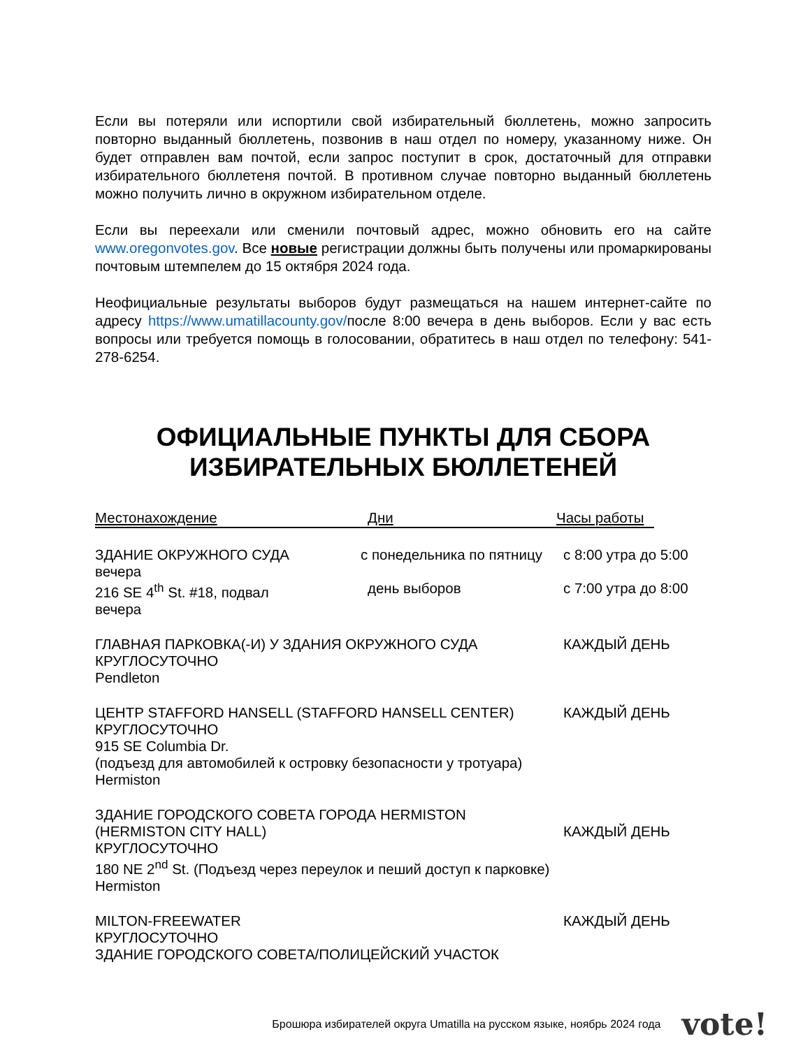Если вы потеряли или испортили свой избирательный бюллетень, можно запросить повторно выданный бюллетень, позвонив в наш отдел по номеру, указанному ниже. Он будет отправлен вам почтой, если запрос поступит в срок, достаточный для отправки избирательного бюллетеня почтой. В противном случае повторно выданный бюллетень можно получить лично в окружном избирательном отделе.
Если вы переехали или сменили почтовый адрес, можно обновить его на сайте www.oregonvotes.gov. Все новые регистрации должны быть получены или промаркированы почтовым штемпелем до 15 октября 2024 года.
Неофициальные результаты выборов будут размещаться на нашем интернет-сайте по адресу https://www.umatillacounty.gov/после 8:00 вечера в день выборов. Если у вас есть вопросы или требуется помощь в голосовании, обратитесь в наш отдел по телефону: 541-278-6254.
ОФИЦИАЛЬНЫЕ ПУНКТЫ ДЛЯ СБОРА ИЗБИРАТЕЛЬНЫХ БЮЛЛЕТЕНЕЙ
Местонахождение Дни Часы работы
ЗДАНИЕ ОКРУЖНОГО СУДА с понедельника по пятницу с 8:00 утра до 5:00
вечера
216 SE 4<sup>th</sup> St. #18, подвал день выборов с 7:00 утра до 8:00
вечера
ГЛАВНАЯ ПАРКОВКА(-И) У ЗДАНИЯ ОКРУЖНОГО СУДА КАЖДЫЙ ДЕНЬ
КРУГЛОСУТОЧНО
Pendleton
ЦЕНТР STAFFORD HANSELL (STAFFORD HANSELL CENTER) КАЖДЫЙ ДЕНЬ
КРУГЛОСУТОЧНО
915 SE Columbia Dr.
(подъезд для автомобилей к островку безопасности у тротуара)
Hermiston
ЗДАНИЕ ГОРОДСКОГО СОВЕТА ГОРОДА HERMISTON
(HERMISTON CITY HALL) КАЖДЫЙ ДЕНЬ
КРУГЛОСУТОЧНО
180 NE 2<sup>nd</sup> St. (Подъезд через переулок и пеший доступ к парковке)
Hermiston
MILTON-FREEWATER КАЖДЫЙ ДЕНЬ
КРУГЛОСУТОЧНО
ЗДАНИЕ ГОРОДСКОГО СОВЕТА/ПОЛИЦЕЙСКИЙ УЧАСТОК
Брошюра избирателей округа Umatilla на русском языке, ноябрь 2024 года vote!